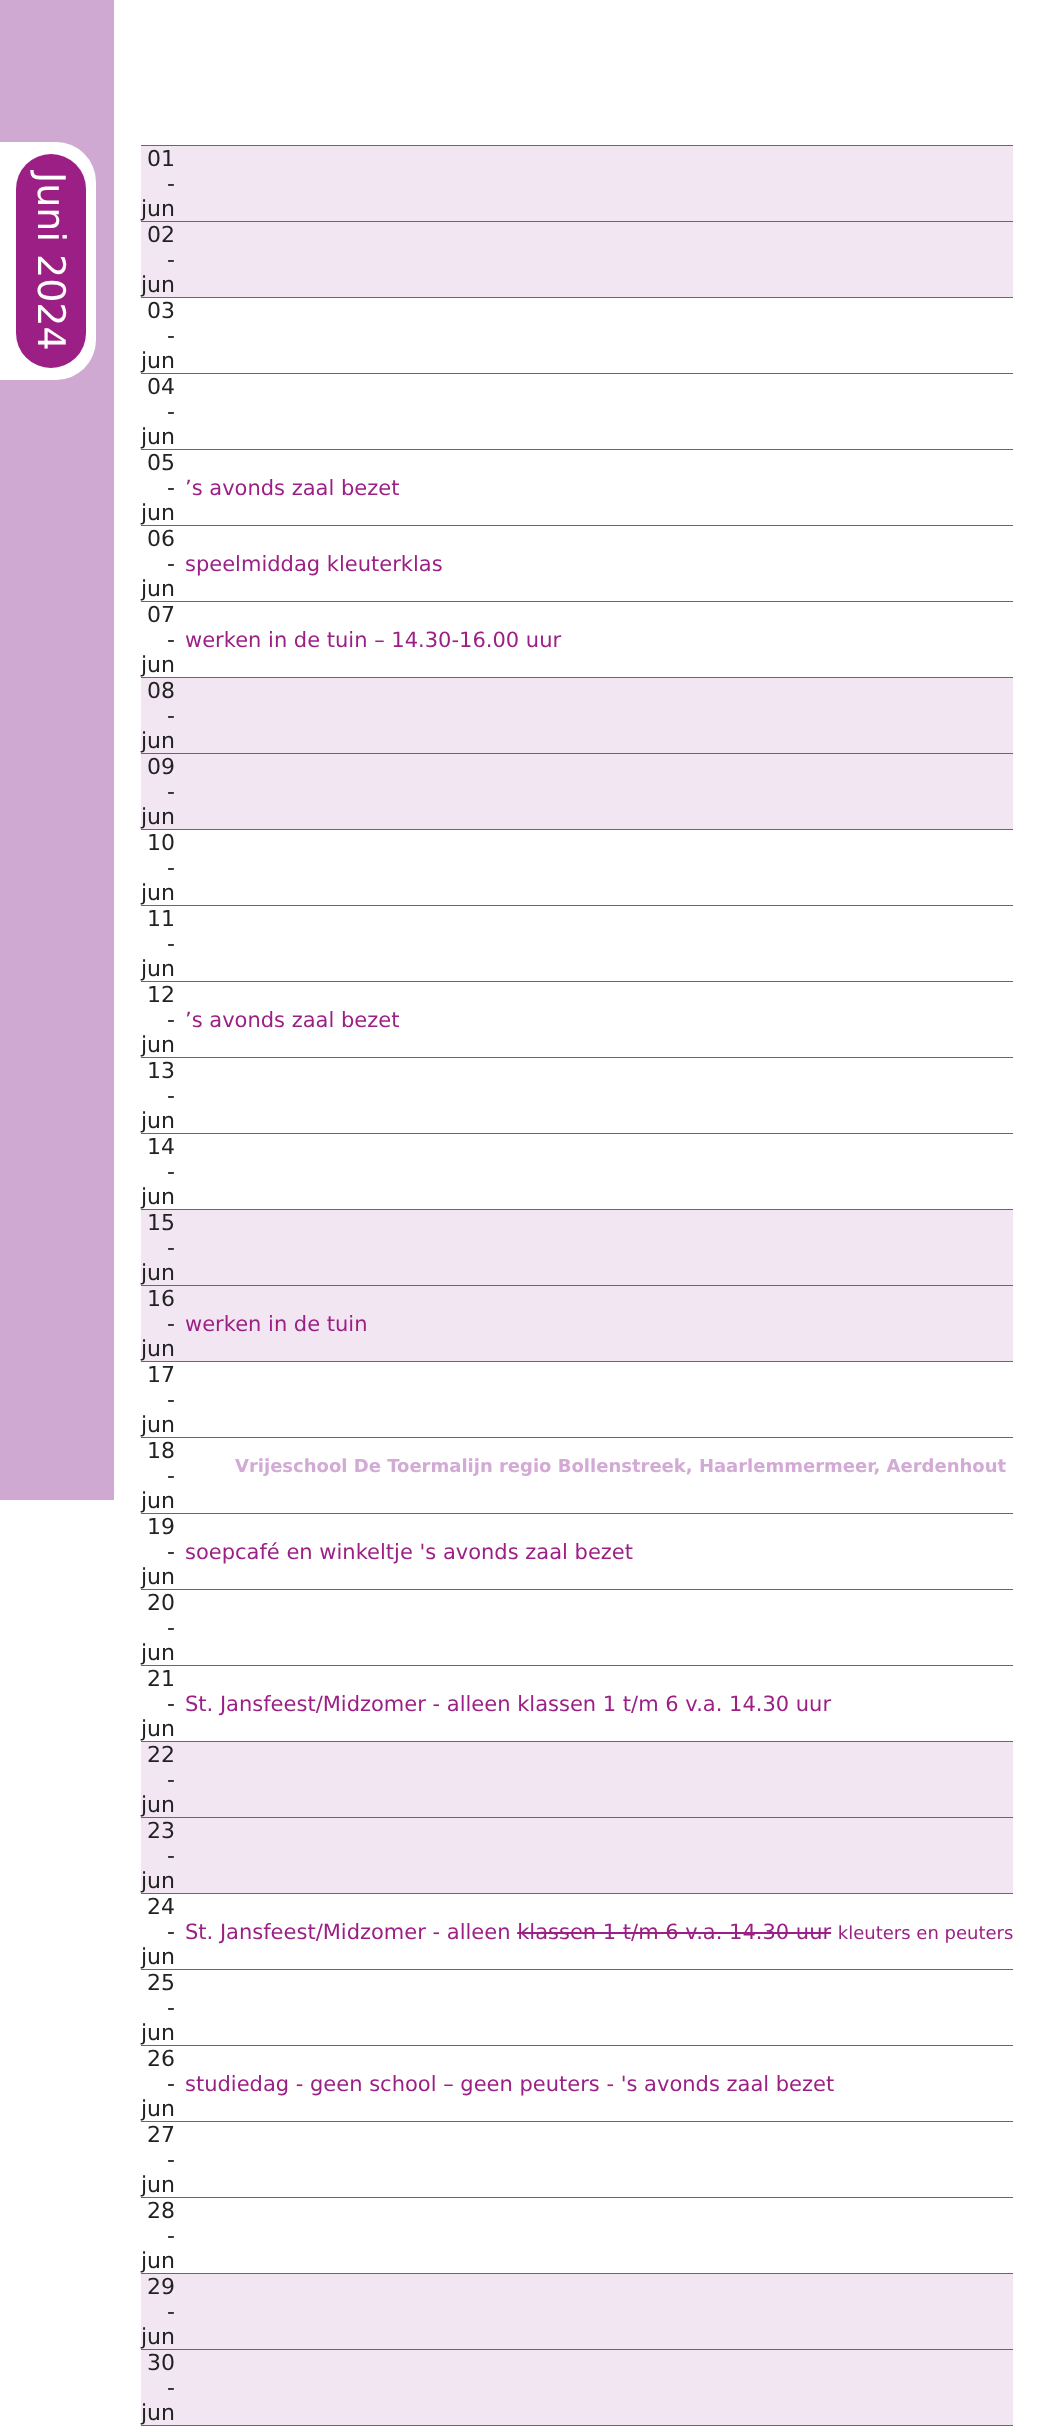Juni 2024
| 01 - jun | |
| 02 - jun | |
| 03 - jun | |
| 04 - jun | |
| 05 - jun | ’s avonds zaal bezet |
| 06 - jun | speelmiddag kleuterklas |
| 07 - jun | werken in de tuin – 14.30-16.00 uur |
| 08 - jun | |
| 09 - jun | |
| 10 - jun | |
| 11 - jun | |
| 12 - jun | ’s avonds zaal bezet |
| 13 - jun | |
| 14 - jun | |
| 15 - jun | |
| 16 - jun | werken in de tuin |
| 17 - jun | |
| 18 - jun | |
| 19 - jun | soepcafé en winkeltje 's avonds zaal bezet |
| 20 - jun | |
| 21 - jun | St. Jansfeest/Midzomer - alleen klassen 1 t/m 6 v.a. 14.30 uur |
| 22 - jun | |
| 23 - jun | |
| 24 - jun | St. Jansfeest/Midzomer - alleen klassen 1 t/m 6 v.a. 14.30 uur kleuters en peuters |
| 25 - jun | |
| 26 - jun | studiedag - geen school – geen peuters - 's avonds zaal bezet |
| 27 - jun | |
| 28 - jun | |
| 29 - jun | |
| 30 - jun | |
Vrijeschool De Toermalijn regio Bollenstreek, Haarlemmermeer, Aerdenhout